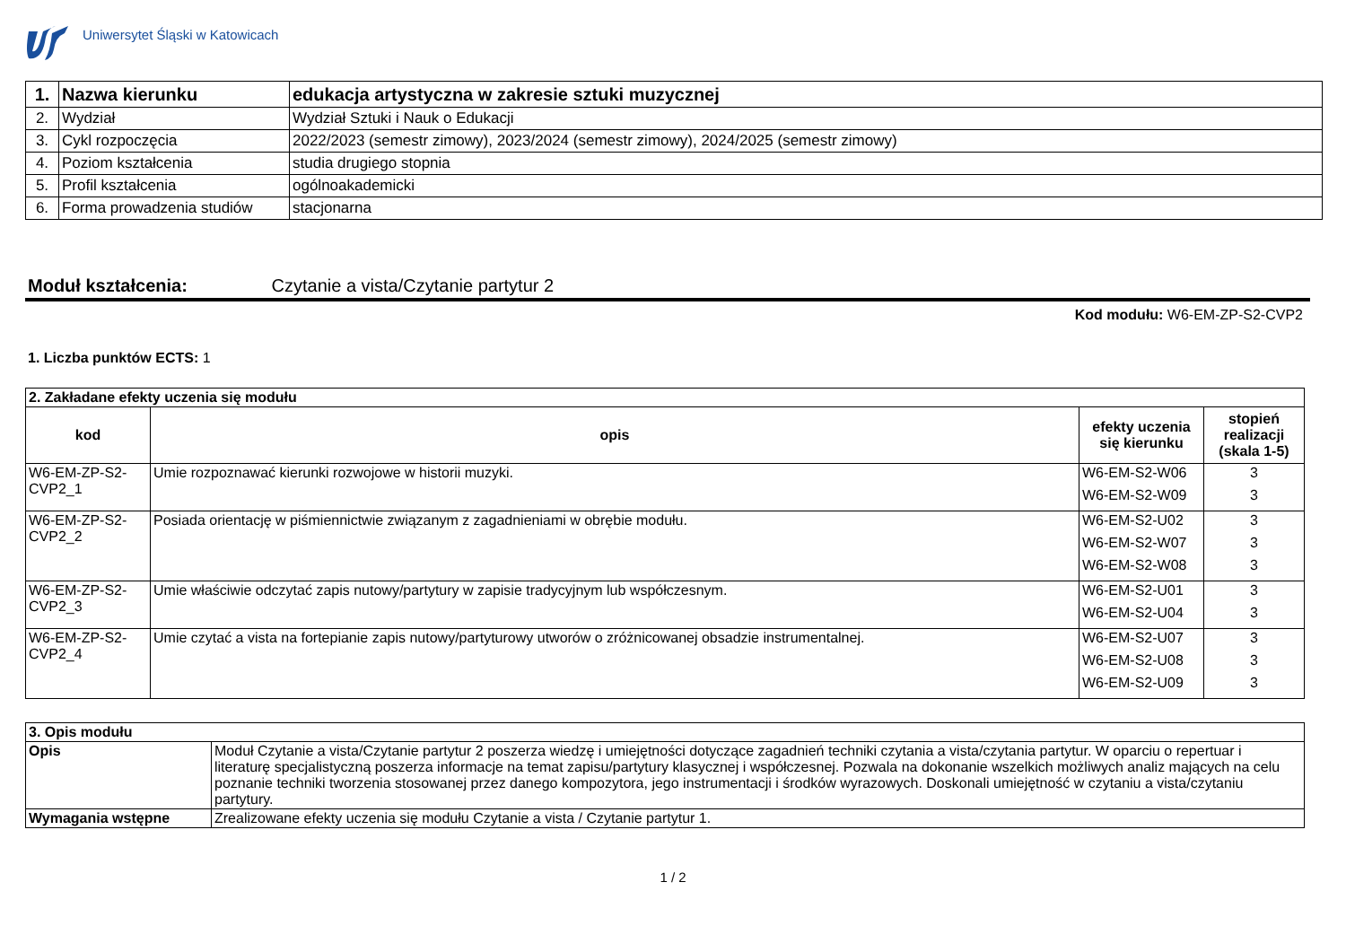Uniwersytet Śląski w Katowicach
| 1. | Nazwa kierunku | edukacja artystyczna w zakresie sztuki muzycznej |
| 2. | Wydział | Wydział Sztuki i Nauk o Edukacji |
| 3. | Cykl rozpoczęcia | 2022/2023 (semestr zimowy), 2023/2024 (semestr zimowy), 2024/2025 (semestr zimowy) |
| 4. | Poziom kształcenia | studia drugiego stopnia |
| 5. | Profil kształcenia | ogólnoakademicki |
| 6. | Forma prowadzenia studiów | stacjonarna |
Moduł kształcenia: Czytanie a vista/Czytanie partytur 2
Kod modułu: W6-EM-ZP-S2-CVP2
1. Liczba punktów ECTS: 1
| 2. Zakładane efekty uczenia się modułu | | | |
| kod | opis | efekty uczenia się kierunku | stopień realizacji (skala 1-5) |
| W6-EM-ZP-S2-CVP2_1 | Umie rozpoznawać kierunki rozwojowe w historii muzyki. | W6-EM-S2-W06 W6-EM-S2-W09 | 3 3 |
| W6-EM-ZP-S2-CVP2_2 | Posiada orientację w piśmiennictwie związanym z zagadnieniami w obrębie modułu. | W6-EM-S2-U02 W6-EM-S2-W07 W6-EM-S2-W08 | 3 3 3 |
| W6-EM-ZP-S2-CVP2_3 | Umie właściwie odczytać zapis nutowy/partytury w zapisie tradycyjnym lub współczesnym. | W6-EM-S2-U01 W6-EM-S2-U04 | 3 3 |
| W6-EM-ZP-S2-CVP2_4 | Umie czytać a vista na fortepianie zapis nutowy/partyturowy utworów o zróżnicowanej obsadzie instrumentalnej. | W6-EM-S2-U07 W6-EM-S2-U08 W6-EM-S2-U09 | 3 3 3 |
| 3. Opis modułu | |
| Opis | Moduł Czytanie a vista/Czytanie partytur 2 poszerza wiedzę i umiejętności dotyczące zagadnień techniki czytania a vista/czytania partytur. W oparciu o repertuar i literaturę specjalistyczną poszerza informacje na temat zapisu/partytury klasycznej i współczesnej. Pozwala na dokonanie wszelkich możliwych analiz mających na celu poznanie techniki tworzenia stosowanej przez danego kompozytora, jego instrumentacji i środków wyrazowych. Doskonali umiejętność w czytaniu a vista/czytaniu partytury. |
| Wymagania wstępne | Zrealizowane efekty uczenia się modułu Czytanie a vista / Czytanie partytur 1. |
1 / 2